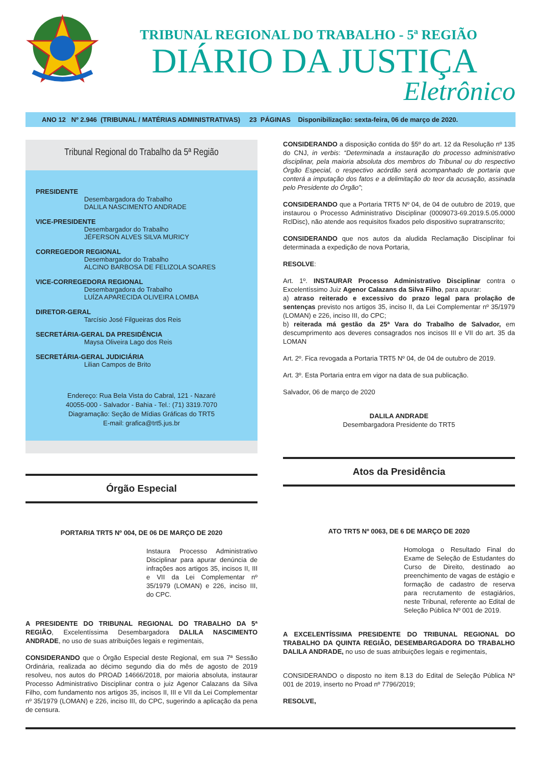TRIBUNAL REGIONAL DO TRABALHO - 5ª REGIÃO
DIÁRIO DA JUSTIÇA
Eletrônico
ANO 12 Nº 2.946 (TRIBUNAL / MATÉRIAS ADMINISTRATIVAS) 23 PÁGINAS Disponibilização: sexta-feira, 06 de março de 2020.
Tribunal Regional do Trabalho da 5ª Região
PRESIDENTE
Desembargadora do Trabalho
DALILA NASCIMENTO ANDRADE
VICE-PRESIDENTE
Desembargador do Trabalho
JÉFERSON ALVES SILVA MURICY
CORREGEDOR REGIONAL
Desembargador do Trabalho
ALCINO BARBOSA DE FELIZOLA SOARES
VICE-CORREGEDORA REGIONAL
Desembargadora do Trabalho
LUÍZA APARECIDA OLIVEIRA LOMBA
DIRETOR-GERAL
Tarcísio José Filgueiras dos Reis
SECRETÁRIA-GERAL DA PRESIDÊNCIA
Maysa Oliveira Lago dos Reis
SECRETÁRIA-GERAL JUDICIÁRIA
Lilian Campos de Brito
Endereço: Rua Bela Vista do Cabral, 121 - Nazaré
40055-000 - Salvador - Bahia - Tel.: (71) 3319.7070
Diagramação: Seção de Mídias Gráficas do TRT5
E-mail: grafica@trt5.jus.br
Órgão Especial
PORTARIA TRT5 Nº 004, DE 06 DE MARÇO DE 2020
Instaura Processo Administrativo Disciplinar para apurar denúncia de infrações aos artigos 35, incisos II, III e VII da Lei Complementar nº 35/1979 (LOMAN) e 226, inciso III, do CPC.
A PRESIDENTE DO TRIBUNAL REGIONAL DO TRABALHO DA 5ª REGIÃO, Excelentíssima Desembargadora DALILA NASCIMENTO ANDRADE, no uso de suas atribuições legais e regimentais,
CONSIDERANDO que o Órgão Especial deste Regional, em sua 7ª Sessão Ordinária, realizada ao décimo segundo dia do mês de agosto de 2019 resolveu, nos autos do PROAD 14666/2018, por maioria absoluta, instaurar Processo Administrativo Disciplinar contra o juiz Agenor Calazans da Silva Filho, com fundamento nos artigos 35, incisos II, III e VII da Lei Complementar nº 35/1979 (LOMAN) e 226, inciso III, do CPC, sugerindo a aplicação da pena de censura.
CONSIDERANDO a disposição contida do §5º do art. 12 da Resolução nº 135 do CNJ, in verbis: “Determinada a instauração do processo administrativo disciplinar, pela maioria absoluta dos membros do Tribunal ou do respectivo Órgão Especial, o respectivo acórdão será acompanhado de portaria que conterá a imputação dos fatos e a delimitação do teor da acusação, assinada pelo Presidente do Órgão”;
CONSIDERANDO que a Portaria TRT5 Nº 04, de 04 de outubro de 2019, que instaurou o Processo Administrativo Disciplinar (0009073-69.2019.5.05.0000 RclDisc), não atende aos requisitos fixados pelo dispositivo supratranscrito;
CONSIDERANDO que nos autos da aludida Reclamação Disciplinar foi determinada a expedição de nova Portaria,
RESOLVE:
Art. 1º. INSTAURAR Processo Administrativo Disciplinar contra o Excelentíssimo Juiz Agenor Calazans da Silva Filho, para apurar:
a) atraso reiterado e excessivo do prazo legal para prolação de sentenças previsto nos artigos 35, inciso II, da Lei Complementar nº 35/1979 (LOMAN) e 226, inciso III, do CPC;
b) reiterada má gestão da 25ª Vara do Trabalho de Salvador, em descumprimento aos deveres consagrados nos incisos III e VII do art. 35 da LOMAN
Art. 2º. Fica revogada a Portaria TRT5 Nº 04, de 04 de outubro de 2019.
Art. 3º. Esta Portaria entra em vigor na data de sua publicação.
Salvador, 06 de março de 2020
DALILA ANDRADE
Desembargadora Presidente do TRT5
Atos da Presidência
ATO TRT5 Nº 0063, DE 6 DE MARÇO DE 2020
Homologa o Resultado Final do Exame de Seleção de Estudantes do Curso de Direito, destinado ao preenchimento de vagas de estágio e formação de cadastro de reserva para recrutamento de estagiários, neste Tribunal, referente ao Edital de Seleção Pública Nº 001 de 2019.
A EXCELENTÍSSIMA PRESIDENTE DO TRIBUNAL REGIONAL DO TRABALHO DA QUINTA REGIÃO, DESEMBARGADORA DO TRABALHO DALILA ANDRADE, no uso de suas atribuições legais e regimentais,
CONSIDERANDO o disposto no item 8.13 do Edital de Seleção Pública Nº 001 de 2019, inserto no Proad nº 7796/2019;
RESOLVE,